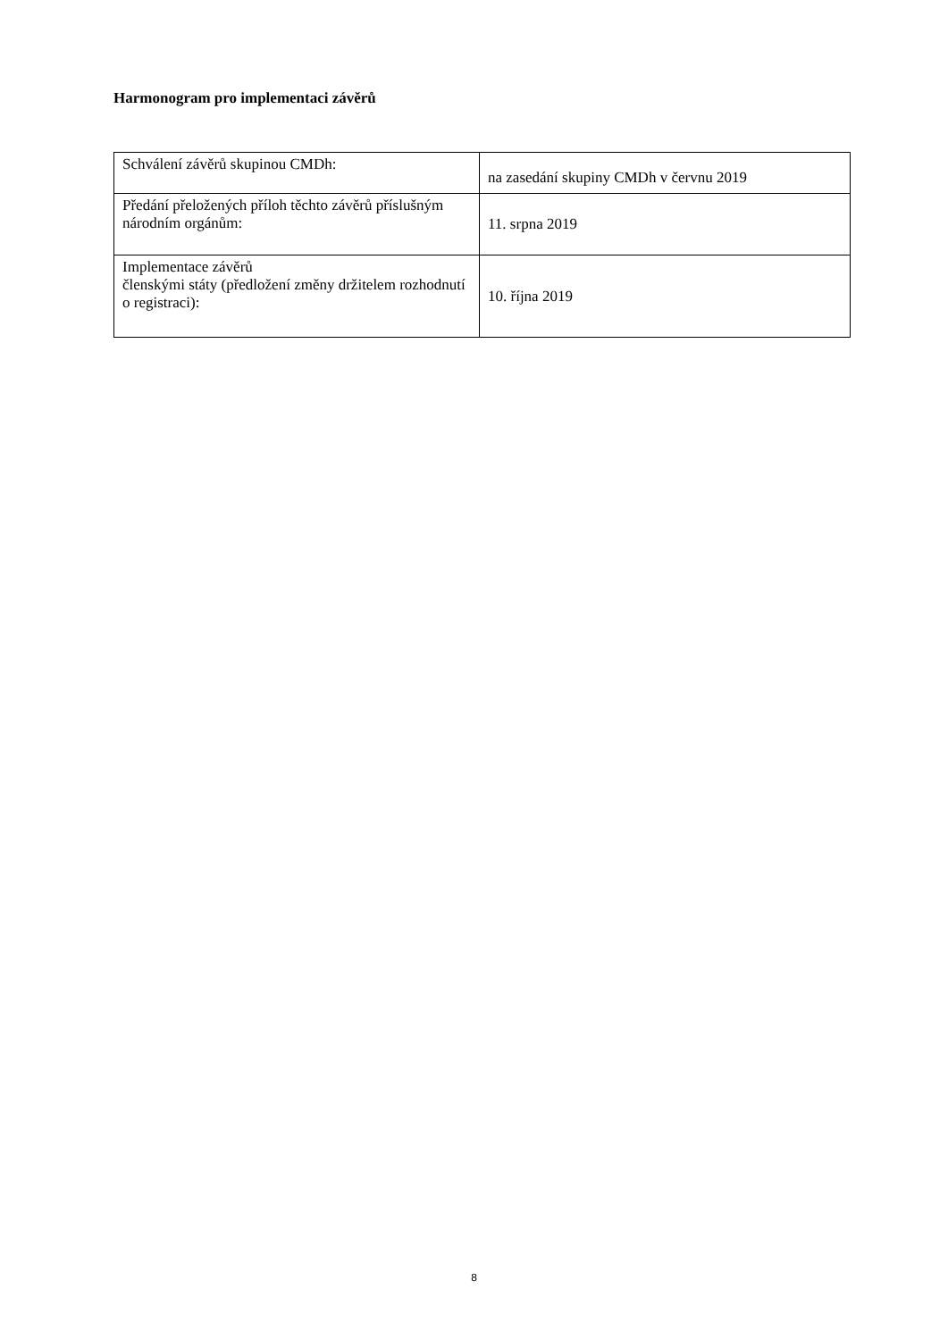Harmonogram pro implementaci závěrů
| Schválení závěrů skupinou CMDh: | na zasedání skupiny CMDh v červnu 2019 |
| Předání přeložených příloh těchto závěrů příslušným národním orgánům: | 11. srpna 2019 |
| Implementace závěrů členskými státy (předložení změny držitelem rozhodnutí o registraci): | 10. října 2019 |
8